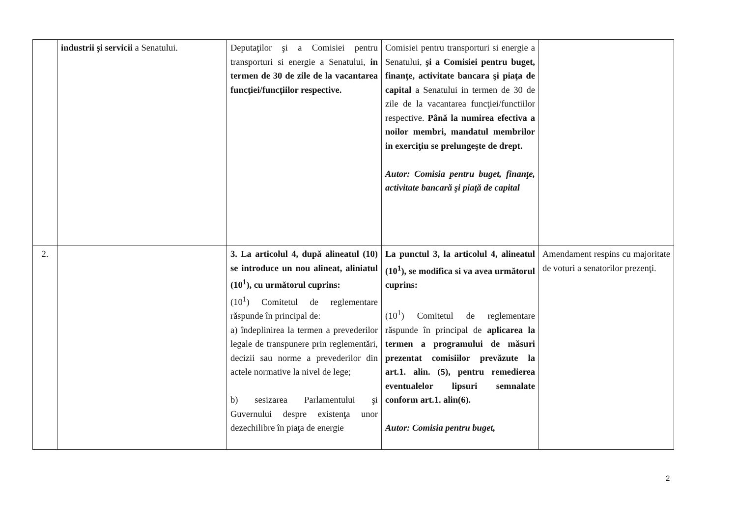| | industrii şi servicii a Senatului. | Deputaţilor şi a Comisiei pentru transporturi si energie a Senatului, in termen de 30 de zile de la vacantarea funcţiei/funcţiilor respective. | Comisiei pentru transporturi si energie a Senatului, şi a Comisiei pentru buget, finanţe, activitate bancara şi piaţa de capital a Senatului in termen de 30 de zile de la vacantarea funcţiei/functiilor respective. Până la numirea efectiva a noilor membri, mandatul membrilor in exerciţiu se prelungeşte de drept. Autor: Comisia pentru buget, finanţe, activitate bancară şi piaţă de capital | |
| 2. | | 3. La articolul 4, după alineatul (10) se introduce un nou alineat, aliniatul (10<sup>1</sup>), cu următorul cuprins: (10<sup>1</sup>) Comitetul de reglementare răspunde în principal de: a) îndeplinirea la termen a prevederilor legale de transpunere prin reglementări, decizii sau norme a prevederilor din actele normative la nivel de lege; b) sesizarea Parlamentului şi Guvernului despre existenţa unor dezechilibre în piaţa de energie | La punctul 3, la articolul 4, alineatul (10<sup>1</sup>), se modifica si va avea următorul cuprins: (10<sup>1</sup>) Comitetul de reglementare răspunde în principal de aplicarea la termen a programului de măsuri prezentat comisiilor prevăzute la art.1. alin. (5), pentru remedierea eventualelor lipsuri semnalate conform art.1. alin(6). Autor: Comisia pentru buget, | Amendament respins cu majoritate de voturi a senatorilor prezenţi. |
2